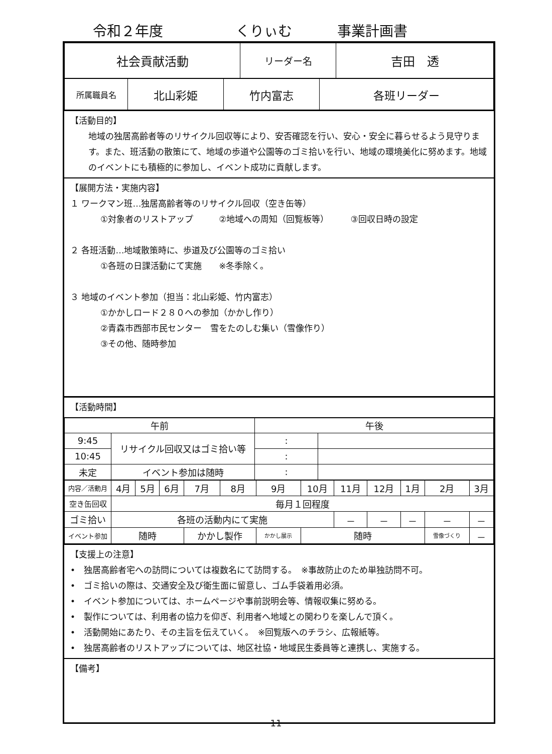令和２年度 くりぃむ 事業計画書
| 社会貢献活動 | リーダー名 | 吉田 透 |
| 所属職員名 | 北山彩姫 | 竹内富志 | 各班リーダー |
【活動目的】
地域の独居高齢者等のリサイクル回収等により、安否確認を行い、安心・安全に暮らせるよう見守ります。また、班活動の散策にて、地域の歩道や公園等のゴミ拾いを行い、地域の環境美化に努めます。地域のイベントにも積極的に参加し、イベント成功に貢献します。
【展開方法・実施内容】
１ ワークマン班…独居高齢者等のリサイクル回収（空き缶等）
①対象者のリストアップ　　　②地域への周知（回覧板等）　　　③回収日時の設定
２ 各班活動…地域散策時に、歩道及び公園等のゴミ拾い
①各班の日課活動にて実施　　※冬季除く。
３ 地域のイベント参加（担当：北山彩姫、竹内富志）
①かかしロード２８０への参加（かかし作り）
②青森市西部市民センター　雪をたのしむ集い（雪像作り）
③その他、随時参加
【活動時間】
| 午前 | | 午後 | |
| 9:45 | リサイクル回収又はゴミ拾い等 | : | |
| 10:45 | | : | |
| 未定 | イベント参加は随時 | : | |
| 内容／活動月 | 4月 | 5月 | 6月 | 7月 | 8月 | 9月 | 10月 | 11月 | 12月 | 1月 | 2月 | 3月 |
| 空き缶回収 | 毎月１回程度 | | | | | | | | | | | |
| ゴミ拾い | 各班の活動内にて実施 | | | | | | | － | － | － | － | － |
| イベント参加 | 随時 | | | かかし製作 | | かかし展示 | 随時 | | | | 雪像づくり | － |
【支援上の注意】
•　独居高齢者宅への訪問については複数名にて訪問する。　※事故防止のため単独訪問不可。
•　ゴミ拾いの際は、交通安全及び衛生面に留意し、ゴム手袋着用必須。
•　イベント参加については、ホームページや事前説明会等、情報収集に努める。
•　製作については、利用者の協力を仰ぎ、利用者へ地域との関わりを楽しんで頂く。
•　活動開始にあたり、その主旨を伝えていく。　※回覧版へのチラシ、広報紙等。
•　独居高齢者のリストアップについては、地区社協・地域民生委員等と連携し、実施する。
【備考】
11